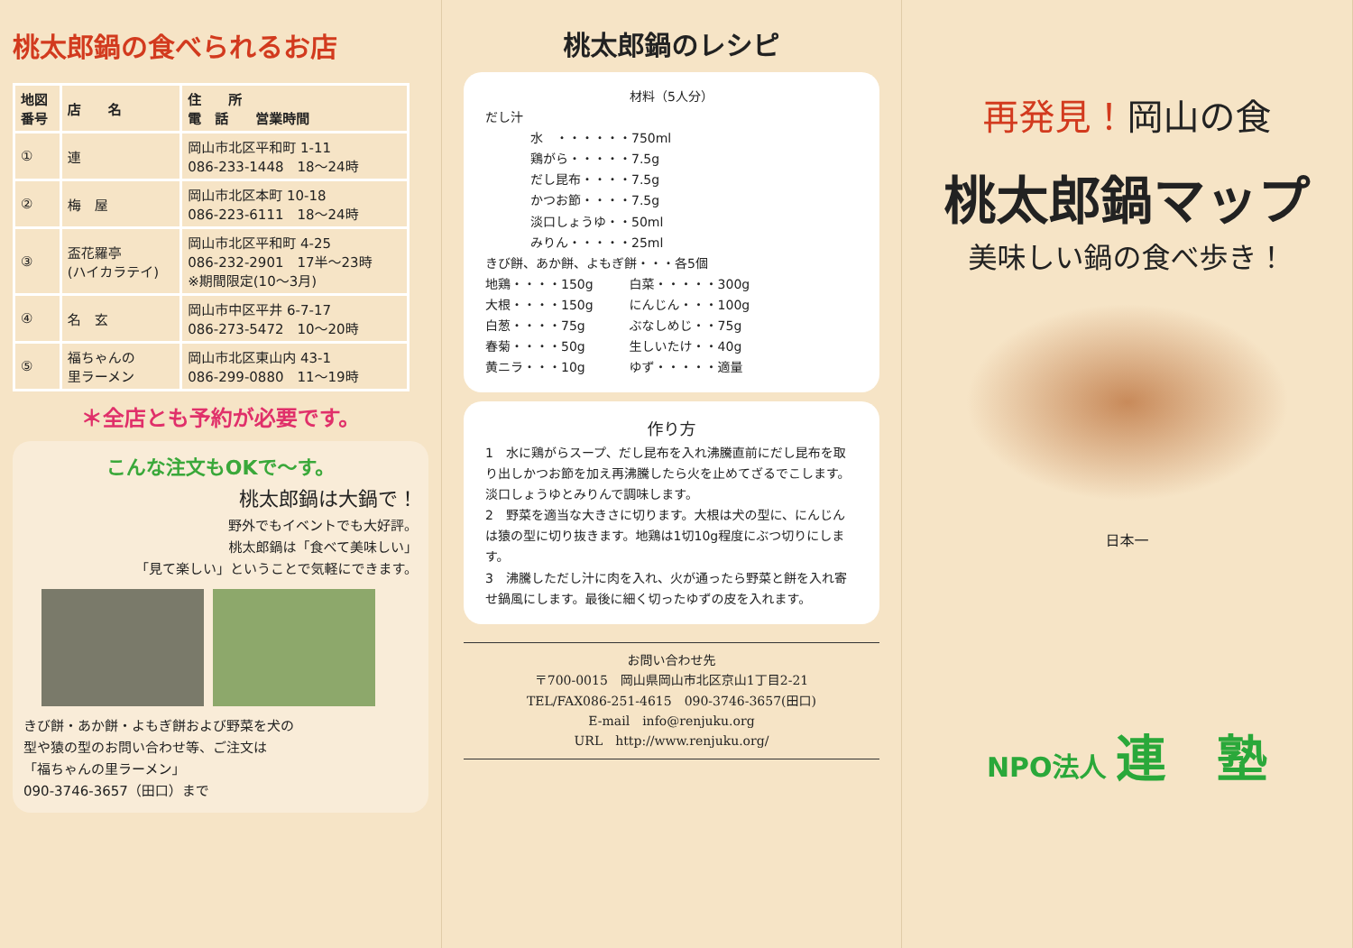桃太郎鍋の食べられるお店
| 地図 番号 | 店 名 | 住 所 電 話 営業時間 |
| --- | --- | --- |
| ① | 連 | 岡山市北区平和町 1-11 086-233-1448 18～24時 |
| ② | 梅 屋 | 岡山市北区本町 10-18 086-223-6111 18～24時 |
| ③ | 盃花羅亭 (ハイカラテイ) | 岡山市北区平和町 4-25 086-232-2901 17半～23時 ※期間限定(10～3月) |
| ④ | 名 玄 | 岡山市中区平井 6-7-17 086-273-5472 10～20時 |
| ⑤ | 福ちゃんの 里ラーメン | 岡山市北区東山内 43-1 086-299-0880 11～19時 |
＊全店とも予約が必要です。
こんな注文もOKで～す。
桃太郎鍋は大鍋で！
野外でもイベントでも大好評。
桃太郎鍋は「食べて美味しい」
「見て楽しい」ということで気軽にできます。
きび餅・あか餅・よもぎ餅および野菜を犬の
型や猿の型のお問い合わせ等、ご注文は
「福ちゃんの里ラーメン」
090-3746-3657（田口）まで
桃太郎鍋のレシピ
材料（5人分）
だし汁
水　・・・・・・750ml
鶏がら・・・・・7.5g
だし昆布・・・・7.5g
かつお節・・・・7.5g
淡口しょうゆ・・50ml
みりん・・・・・25ml
きび餅、あか餅、よもぎ餅・・・各5個
地鶏・・・・150g
大根・・・・150g
白葱・・・・75g
春菊・・・・50g
黄ニラ・・・10g
白菜・・・・・300g
にんじん・・・100g
ぶなしめじ・・75g
生しいたけ・・40g
ゆず・・・・・適量
作り方
1　水に鶏がらスープ、だし昆布を入れ沸騰直前にだし昆布を取り出しかつお節を加え再沸騰したら火を止めてざるでこします。淡口しょうゆとみりんで調味します。
2　野菜を適当な大きさに切ります。大根は犬の型に、にんじんは猿の型に切り抜きます。地鶏は1切10g程度にぶつ切りにします。
3　沸騰しただし汁に肉を入れ、火が通ったら野菜と餅を入れ寄せ鍋風にします。最後に細く切ったゆずの皮を入れます。
お問い合わせ先
〒700-0015　岡山県岡山市北区京山1丁目2-21
TEL/FAX086-251-4615　090-3746-3657(田口)
E-mail　info@renjuku.org
URL　http://www.renjuku.org/
再発見！岡山の食
桃太郎鍋マップ
美味しい鍋の食べ歩き！
日本一
NPO法人 連　塾